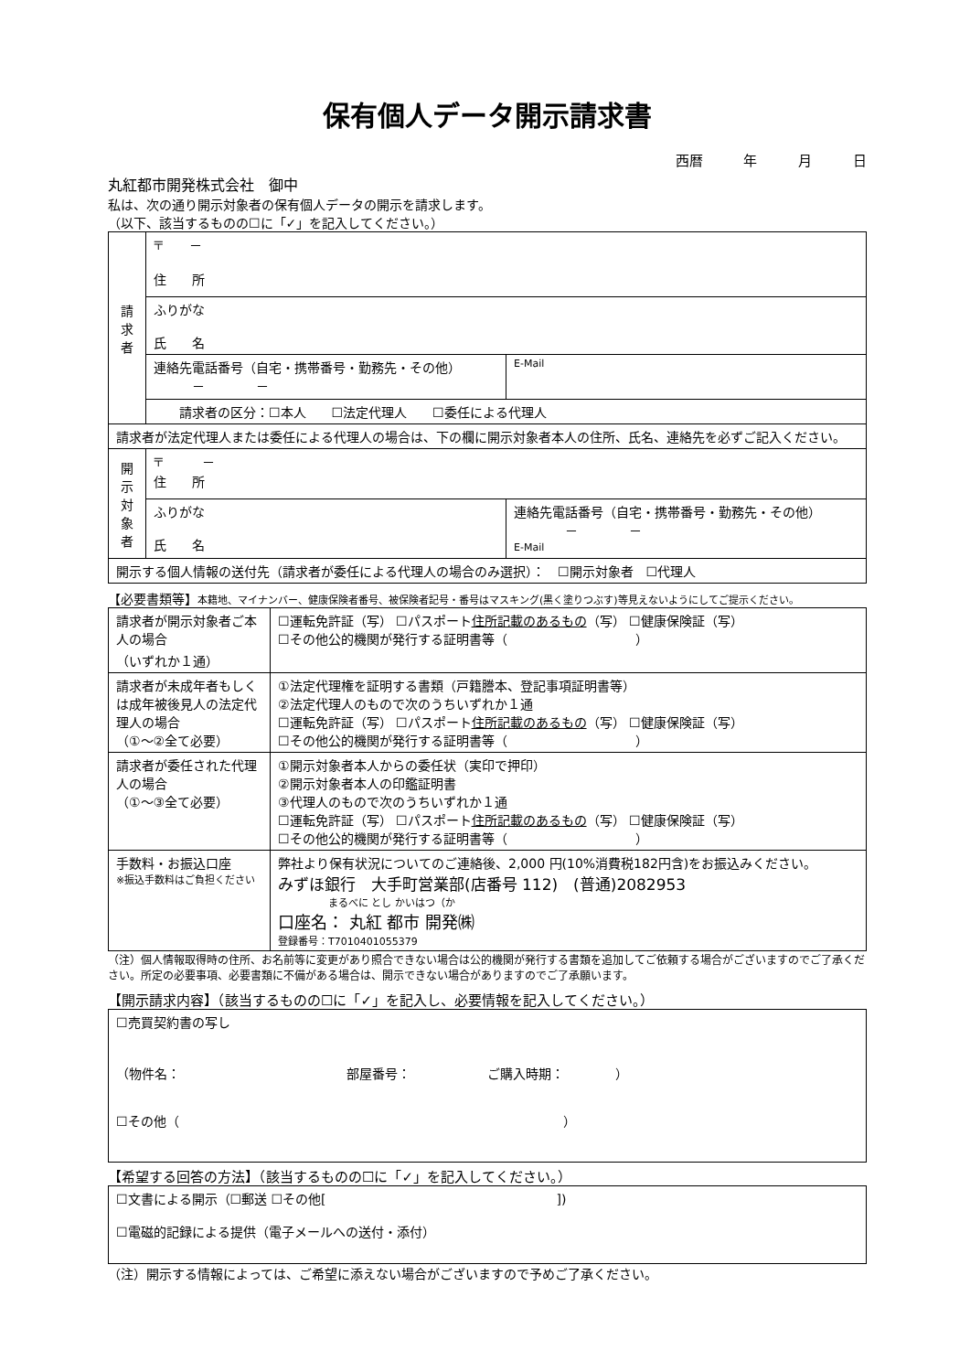保有個人データ開示請求書
西暦 年 月 日
丸紅都市開発株式会社　御中
私は、次の通り開示対象者の保有個人データの開示を請求します。
（以下、該当するものの☐に「✓」を記入してください。）
| 請 求 者 | 〒 － 住 所 | |
| | ふりがな 氏 名 | |
| | 連絡先電話番号（自宅・携帯番号・勤務先・その他） － － | E-Mail |
| | 請求者の区分：☐本人 ☐法定代理人 ☐委任による代理人 | |
| 請求者が法定代理人または委任による代理人の場合は、下の欄に開示対象者本人の住所、氏名、連絡先を必ずご記入ください。 | | |
| 開 示 対 象 者 | 〒 － 住 所 | |
| | ふりがな 氏 名 | 連絡先電話番号（自宅・携帯番号・勤務先・その他） － － E-Mail |
| 開示する個人情報の送付先（請求者が委任による代理人の場合のみ選択）： ☐開示対象者 ☐代理人 | | |
【必要書類等】本籍地、マイナンバー、健康保険者番号、被保険者記号・番号はマスキング(黒く塗りつぶす)等見えないようにしてご提示ください。
| 請求者が開示対象者ご本人の場合 （いずれか１通） | ☐運転免許証（写） ☐パスポート 住所記載のあるもの （写） ☐健康保険証（写） ☐その他公的機関が発行する証明書等（ ） |
| 請求者が未成年者もしくは成年被後見人の法定代理人の場合 （①～②全て必要） | ①法定代理権を証明する書類（戸籍謄本、登記事項証明書等） ②法定代理人のもので次のうちいずれか１通 ☐運転免許証（写） ☐パスポート 住所記載のあるもの （写） ☐健康保険証（写） ☐その他公的機関が発行する証明書等（ ） |
| 請求者が委任された代理人の場合 （①～③全て必要） | ①開示対象者本人からの委任状（実印で押印） ②開示対象者本人の印鑑証明書 ③代理人のもので次のうちいずれか１通 ☐運転免許証（写） ☐パスポート 住所記載のあるもの （写） ☐健康保険証（写） ☐その他公的機関が発行する証明書等（ ） |
| 手数料・お振込口座 ※振込手数料はご負担ください | 弊社より保有状況についてのご連絡後、2,000 円(10%消費税182円含)をお振込みください。 みずほ銀行 大手町営業部(店番号 112) (普通)2082953 まるべに とし かいはつ（か 口座名： 丸紅 都市 開発㈱ 登録番号：T7010401055379 |
（注）個人情報取得時の住所、お名前等に変更があり照合できない場合は公的機関が発行する書類を追加してご依頼する場合がございますのでご了承ください。所定の必要事項、必要書類に不備がある場合は、開示できない場合がありますのでご了承願います。
【開示請求内容】（該当するものの☐に「✓」を記入し、必要情報を記入してください。）
| ☐売買契約書の写し （物件名： 部屋番号： ご購入時期： ） ☐その他（ ） |
【希望する回答の方法】（該当するものの☐に「✓」を記入してください。）
| ☐文書による開示（☐郵送 ☐その他[ ]) ☐電磁的記録による提供（電子メールへの送付・添付） |
（注）開示する情報によっては、ご希望に添えない場合がございますので予めご了承ください。